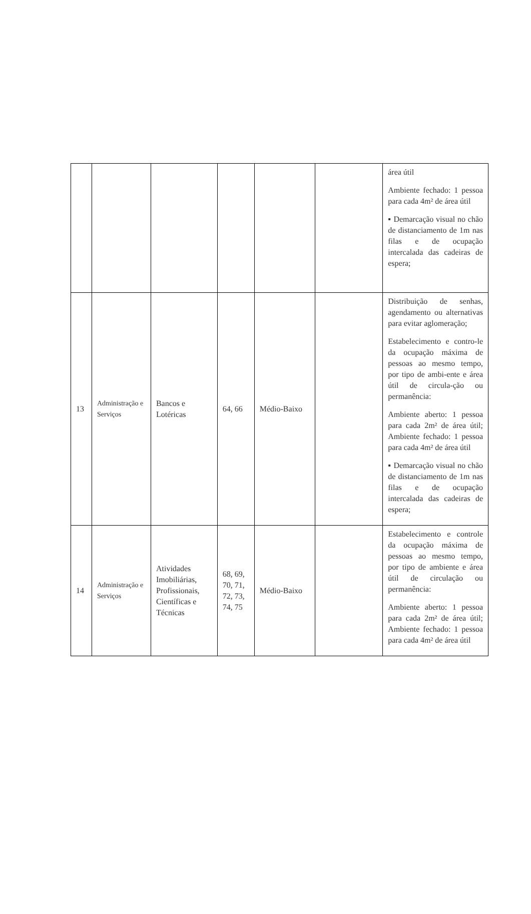| | | | | | | área útil Ambiente fechado: 1 pessoa para cada 4m² de área útil ▪ Demarcação visual no chão de distanciamento de 1m nas filas e de ocupação intercalada das cadeiras de espera; |
| 13 | Administração e Serviços | Bancos e Lotéricas | 64, 66 | Médio-Baixo | | Distribuição de senhas, agendamento ou alternativas para evitar aglomeração; Estabelecimento e contro-le da ocupação máxima de pessoas ao mesmo tempo, por tipo de ambi-ente e área útil de circula-ção ou permanência: Ambiente aberto: 1 pessoa para cada 2m² de área útil; Ambiente fechado: 1 pessoa para cada 4m² de área útil ▪ Demarcação visual no chão de distanciamento de 1m nas filas e de ocupação intercalada das cadeiras de espera; |
| 14 | Administração e Serviços | Atividades Imobiliárias, Profissionais, Científicas e Técnicas | 68, 69, 70, 71, 72, 73, 74, 75 | Médio-Baixo | | Estabelecimento e controle da ocupação máxima de pessoas ao mesmo tempo, por tipo de ambiente e área útil de circulação ou permanência: Ambiente aberto: 1 pessoa para cada 2m² de área útil; Ambiente fechado: 1 pessoa para cada 4m² de área útil |